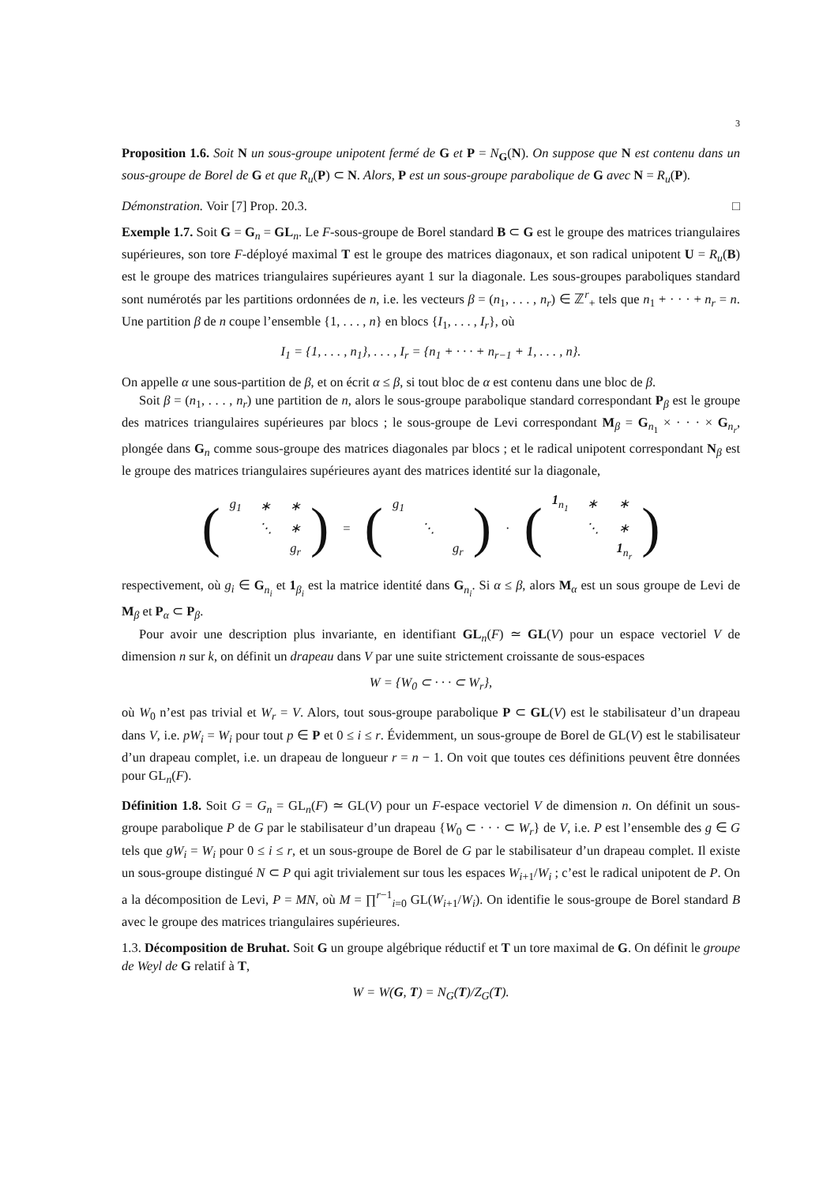3
Proposition 1.6. Soit N un sous-groupe unipotent fermé de G et P = N<sub>G</sub>(N). On suppose que N est contenu dans un sous-groupe de Borel de G et que R<sub>u</sub>(P) ⊂ N. Alors, P est un sous-groupe parabolique de G avec N = R<sub>u</sub>(P).
Démonstration. Voir [7] Prop. 20.3. □
Exemple 1.7. Soit G = G<sub>n</sub> = GL<sub>n</sub>. Le F-sous-groupe de Borel standard B ⊂ G est le groupe des matrices triangulaires supérieures, son tore F-déployé maximal T est le groupe des matrices diagonaux, et son radical unipotent U = R<sub>u</sub>(B) est le groupe des matrices triangulaires supérieures ayant 1 sur la diagonale. Les sous-groupes paraboliques standard sont numérotés par les partitions ordonnées de n, i.e. les vecteurs β = (n<sub>1</sub>, . . . , n<sub>r</sub>) ∈ ℤ<sup>r</sup><sub>+</sub> tels que n<sub>1</sub> + · · · + n<sub>r</sub> = n. Une partition β de n coupe l’ensemble {1, . . . , n} en blocs {I<sub>1</sub>, . . . , I<sub>r</sub>}, où
I<sub>1</sub> = {1, . . . , n<sub>1</sub>}, . . . , I<sub>r</sub> = {n<sub>1</sub> + · · · + n<sub>r−1</sub> + 1, . . . , n}.
On appelle α une sous-partition de β, et on écrit α ≤ β, si tout bloc de α est contenu dans une bloc de β.
Soit β = (n<sub>1</sub>, . . . , n<sub>r</sub>) une partition de n, alors le sous-groupe parabolique standard correspondant P<sub>β</sub> est le groupe des matrices triangulaires supérieures par blocs ; le sous-groupe de Levi correspondant M<sub>β</sub> = G<sub>n<sub>1</sub></sub> × · · · × G<sub>n<sub>r</sub></sub>, plongée dans G<sub>n</sub> comme sous-groupe des matrices diagonales par blocs ; et le radical unipotent correspondant N<sub>β</sub> est le groupe des matrices triangulaires supérieures ayant des matrices identité sur la diagonale,
(
| g<sub>1</sub> | ∗ | ∗ |
| | ⋱ | ∗ |
| | | g<sub>r</sub> |
)
=
(
| g<sub>1</sub> | | |
| | ⋱ | |
| | | g<sub>r</sub> |
)
·
(
| 1<sub>n<sub>1</sub></sub> | ∗ | ∗ |
| | ⋱ | ∗ |
| | | 1<sub>n<sub>r</sub></sub> |
)
respectivement, où g<sub>i</sub> ∈ G<sub>n<sub>i</sub></sub> et 1<sub>β<sub>i</sub></sub> est la matrice identité dans G<sub>n<sub>i</sub></sub>. Si α ≤ β, alors M<sub>α</sub> est un sous groupe de Levi de M<sub>β</sub> et P<sub>α</sub> ⊂ P<sub>β</sub>.
Pour avoir une description plus invariante, en identifiant GL<sub>n</sub>(F) ≃ GL(V) pour un espace vectoriel V de dimension n sur k, on définit un drapeau dans V par une suite strictement croissante de sous-espaces
W = {W<sub>0</sub> ⊂ · · · ⊂ W<sub>r</sub>},
où W<sub>0</sub> n’est pas trivial et W<sub>r</sub> = V. Alors, tout sous-groupe parabolique P ⊂ GL(V) est le stabilisateur d’un drapeau dans V, i.e. pW<sub>i</sub> = W<sub>i</sub> pour tout p ∈ P et 0 ≤ i ≤ r. Évidemment, un sous-groupe de Borel de GL(V) est le stabilisateur d’un drapeau complet, i.e. un drapeau de longueur r = n − 1. On voit que toutes ces définitions peuvent être données pour GL<sub>n</sub>(F).
Définition 1.8. Soit G = G<sub>n</sub> = GL<sub>n</sub>(F) ≃ GL(V) pour un F-espace vectoriel V de dimension n. On définit un sous-groupe parabolique P de G par le stabilisateur d’un drapeau {W<sub>0</sub> ⊂ · · · ⊂ W<sub>r</sub>} de V, i.e. P est l’ensemble des g ∈ G tels que gW<sub>i</sub> = W<sub>i</sub> pour 0 ≤ i ≤ r, et un sous-groupe de Borel de G par le stabilisateur d’un drapeau complet. Il existe un sous-groupe distingué N ⊂ P qui agit trivialement sur tous les espaces W<sub>i+1</sub>/W<sub>i</sub> ; c’est le radical unipotent de P. On a la décomposition de Levi, P = MN, où M = ∏<sup>r−1</sup><sub>i=0</sub> GL(W<sub>i+1</sub>/W<sub>i</sub>). On identifie le sous-groupe de Borel standard B avec le groupe des matrices triangulaires supérieures.
1.3. Décomposition de Bruhat. Soit G un groupe algébrique réductif et T un tore maximal de G. On définit le groupe de Weyl de G relatif à T,
W = W(G, T) = N<sub>G</sub>(T)/Z<sub>G</sub>(T).